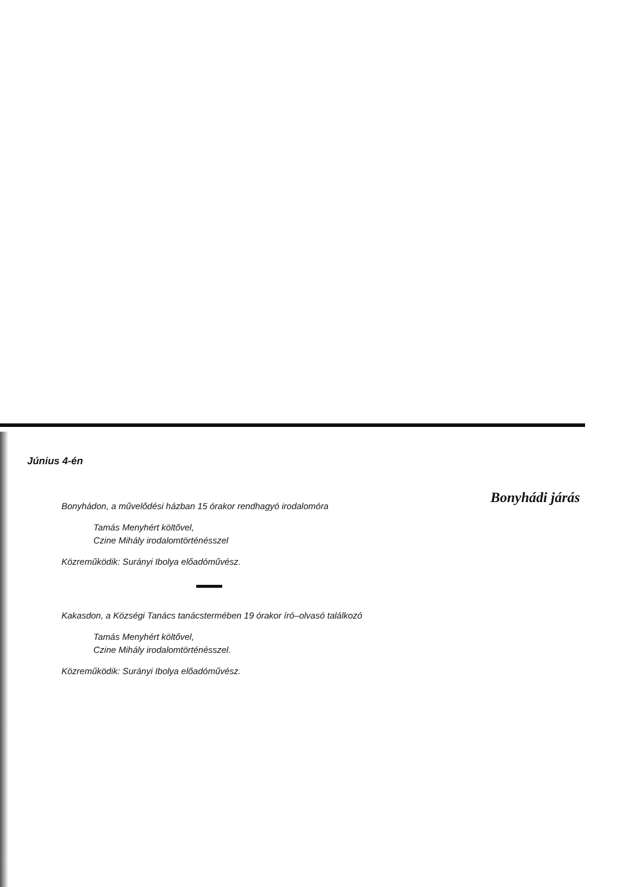Június 4-én
Bonyhádi járás
Bonyhádon, a művelődési házban 15 órakor rendhagyó irodalomóra
Tamás Menyhért költővel,
Czine Mihály irodalomtörténésszel
Közreműködik: Surányi Ibolya előadóművész.
Kakasdon, a Községi Tanács tanácstermében 19 órakor író–olvasó találkozó
Tamás Menyhért költővel,
Czine Mihály irodalomtörténésszel.
Közreműködik: Surányi Ibolya előadóművész.